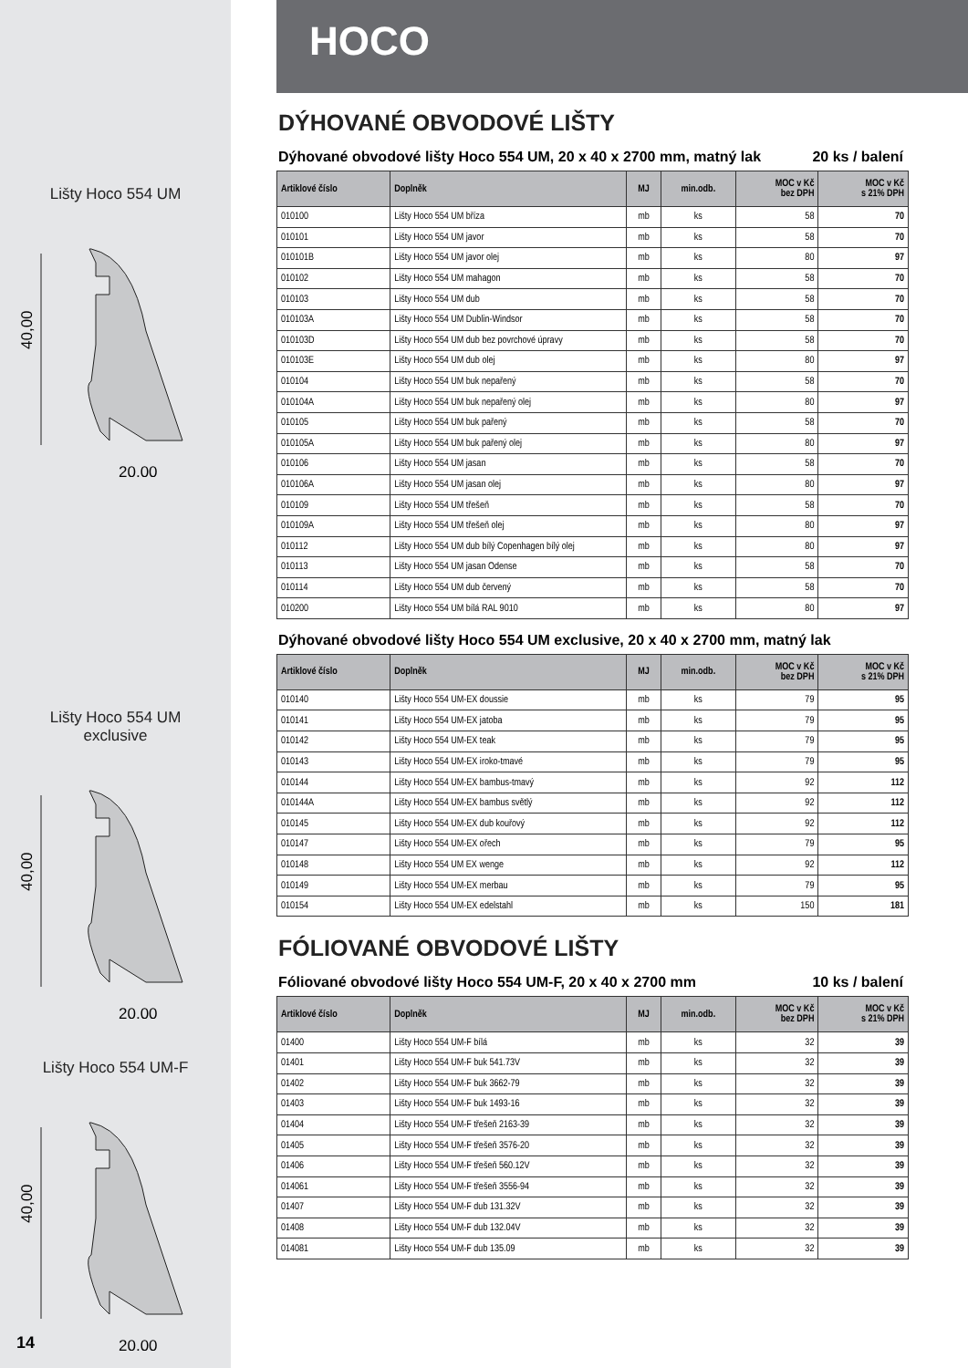Lišty Hoco 554 UM
40,00
20,00
Lišty Hoco 554 UM
exclusive
40,00
20,00
Lišty Hoco 554 UM-F
40,00
20,00
14
HOCO
DÝHOVANÉ OBVODOVÉ LIŠTY
Dýhované obvodové lišty Hoco 554 UM, 20 x 40 x 2700 mm, matný lak 20 ks / balení
| Artiklové číslo | Doplněk | MJ | min.odb. | MOC v Kč bez DPH | MOC v Kč s 21% DPH |
| --- | --- | --- | --- | --- | --- |
| 010100 | Lišty Hoco 554 UM bříza | mb | ks | 58 | 70 |
| 010101 | Lišty Hoco 554 UM javor | mb | ks | 58 | 70 |
| 010101B | Lišty Hoco 554 UM javor olej | mb | ks | 80 | 97 |
| 010102 | Lišty Hoco 554 UM mahagon | mb | ks | 58 | 70 |
| 010103 | Lišty Hoco 554 UM dub | mb | ks | 58 | 70 |
| 010103A | Lišty Hoco 554 UM Dublin-Windsor | mb | ks | 58 | 70 |
| 010103D | Lišty Hoco 554 UM dub bez povrchové úpravy | mb | ks | 58 | 70 |
| 010103E | Lišty Hoco 554 UM dub olej | mb | ks | 80 | 97 |
| 010104 | Lišty Hoco 554 UM buk nepařený | mb | ks | 58 | 70 |
| 010104A | Lišty Hoco 554 UM buk nepařený olej | mb | ks | 80 | 97 |
| 010105 | Lišty Hoco 554 UM buk pařený | mb | ks | 58 | 70 |
| 010105A | Lišty Hoco 554 UM buk pařený olej | mb | ks | 80 | 97 |
| 010106 | Lišty Hoco 554 UM jasan | mb | ks | 58 | 70 |
| 010106A | Lišty Hoco 554 UM jasan olej | mb | ks | 80 | 97 |
| 010109 | Lišty Hoco 554 UM třešeň | mb | ks | 58 | 70 |
| 010109A | Lišty Hoco 554 UM třešeň olej | mb | ks | 80 | 97 |
| 010112 | Lišty Hoco 554 UM dub bílý Copenhagen bílý olej | mb | ks | 80 | 97 |
| 010113 | Lišty Hoco 554 UM jasan Odense | mb | ks | 58 | 70 |
| 010114 | Lišty Hoco 554 UM dub červený | mb | ks | 58 | 70 |
| 010200 | Lišty Hoco 554 UM bílá RAL 9010 | mb | ks | 80 | 97 |
Dýhované obvodové lišty Hoco 554 UM exclusive, 20 x 40 x 2700 mm, matný lak
| Artiklové číslo | Doplněk | MJ | min.odb. | MOC v Kč bez DPH | MOC v Kč s 21% DPH |
| --- | --- | --- | --- | --- | --- |
| 010140 | Lišty Hoco 554 UM-EX doussie | mb | ks | 79 | 95 |
| 010141 | Lišty Hoco 554 UM-EX jatoba | mb | ks | 79 | 95 |
| 010142 | Lišty Hoco 554 UM-EX teak | mb | ks | 79 | 95 |
| 010143 | Lišty Hoco 554 UM-EX iroko-tmavé | mb | ks | 79 | 95 |
| 010144 | Lišty Hoco 554 UM-EX bambus-tmavý | mb | ks | 92 | 112 |
| 010144A | Lišty Hoco 554 UM-EX bambus světlý | mb | ks | 92 | 112 |
| 010145 | Lišty Hoco 554 UM-EX dub kouřový | mb | ks | 92 | 112 |
| 010147 | Lišty Hoco 554 UM-EX ořech | mb | ks | 79 | 95 |
| 010148 | Lišty Hoco 554 UM EX wenge | mb | ks | 92 | 112 |
| 010149 | Lišty Hoco 554 UM-EX merbau | mb | ks | 79 | 95 |
| 010154 | Lišty Hoco 554 UM-EX edelstahl | mb | ks | 150 | 181 |
FÓLIOVANÉ OBVODOVÉ LIŠTY
Fóliované obvodové lišty Hoco 554 UM-F, 20 x 40 x 2700 mm 10 ks / balení
| Artiklové číslo | Doplněk | MJ | min.odb. | MOC v Kč bez DPH | MOC v Kč s 21% DPH |
| --- | --- | --- | --- | --- | --- |
| 01400 | Lišty Hoco 554 UM-F bílá | mb | ks | 32 | 39 |
| 01401 | Lišty Hoco 554 UM-F buk 541.73V | mb | ks | 32 | 39 |
| 01402 | Lišty Hoco 554 UM-F buk 3662-79 | mb | ks | 32 | 39 |
| 01403 | Lišty Hoco 554 UM-F buk 1493-16 | mb | ks | 32 | 39 |
| 01404 | Lišty Hoco 554 UM-F třešeň 2163-39 | mb | ks | 32 | 39 |
| 01405 | Lišty Hoco 554 UM-F třešeň 3576-20 | mb | ks | 32 | 39 |
| 01406 | Lišty Hoco 554 UM-F třešeň 560.12V | mb | ks | 32 | 39 |
| 014061 | Lišty Hoco 554 UM-F třešeň 3556-94 | mb | ks | 32 | 39 |
| 01407 | Lišty Hoco 554 UM-F dub 131.32V | mb | ks | 32 | 39 |
| 01408 | Lišty Hoco 554 UM-F dub 132.04V | mb | ks | 32 | 39 |
| 014081 | Lišty Hoco 554 UM-F dub 135.09 | mb | ks | 32 | 39 |